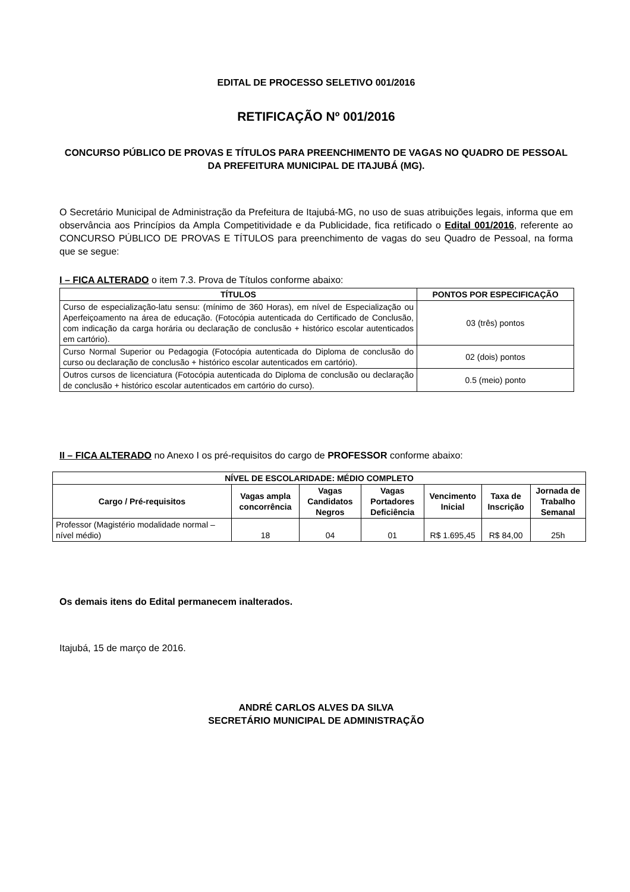EDITAL DE PROCESSO SELETIVO 001/2016
RETIFICAÇÃO Nº 001/2016
CONCURSO PÚBLICO DE PROVAS E TÍTULOS PARA PREENCHIMENTO DE VAGAS NO QUADRO DE PESSOAL DA PREFEITURA MUNICIPAL DE ITAJUBÁ (MG).
O Secretário Municipal de Administração da Prefeitura de Itajubá-MG, no uso de suas atribuições legais, informa que em observância aos Princípios da Ampla Competitividade e da Publicidade, fica retificado o Edital 001/2016, referente ao CONCURSO PÚBLICO DE PROVAS E TÍTULOS para preenchimento de vagas do seu Quadro de Pessoal, na forma que se segue:
I – FICA ALTERADO o item 7.3. Prova de Títulos conforme abaixo:
| TÍTULOS | PONTOS POR ESPECIFICAÇÃO |
| --- | --- |
| Curso de especialização-latu sensu: (mínimo de 360 Horas), em nível de Especialização ou Aperfeiçoamento na área de educação. (Fotocópia autenticada do Certificado de Conclusão, com indicação da carga horária ou declaração de conclusão + histórico escolar autenticados em cartório). | 03 (três) pontos |
| Curso Normal Superior ou Pedagogia (Fotocópia autenticada do Diploma de conclusão do curso ou declaração de conclusão + histórico escolar autenticados em cartório). | 02 (dois) pontos |
| Outros cursos de licenciatura (Fotocópia autenticada do Diploma de conclusão ou declaração de conclusão + histórico escolar autenticados em cartório do curso). | 0.5 (meio) ponto |
II – FICA ALTERADO no Anexo I os pré-requisitos do cargo de PROFESSOR conforme abaixo:
| NÍVEL DE ESCOLARIDADE: MÉDIO COMPLETO | | | | | | |
| --- | --- | --- | --- | --- | --- | --- |
| Cargo / Pré-requisitos | Vagas ampla concorrência | Vagas Candidatos Negros | Vagas Portadores Deficiência | Vencimento Inicial | Taxa de Inscrição | Jornada de Trabalho Semanal |
| Professor (Magistério modalidade normal – nível médio) | 18 | 04 | 01 | R$ 1.695,45 | R$ 84,00 | 25h |
Os demais itens do Edital permanecem inalterados.
Itajubá, 15 de março de 2016.
ANDRÉ CARLOS ALVES DA SILVA
SECRETÁRIO MUNICIPAL DE ADMINISTRAÇÃO